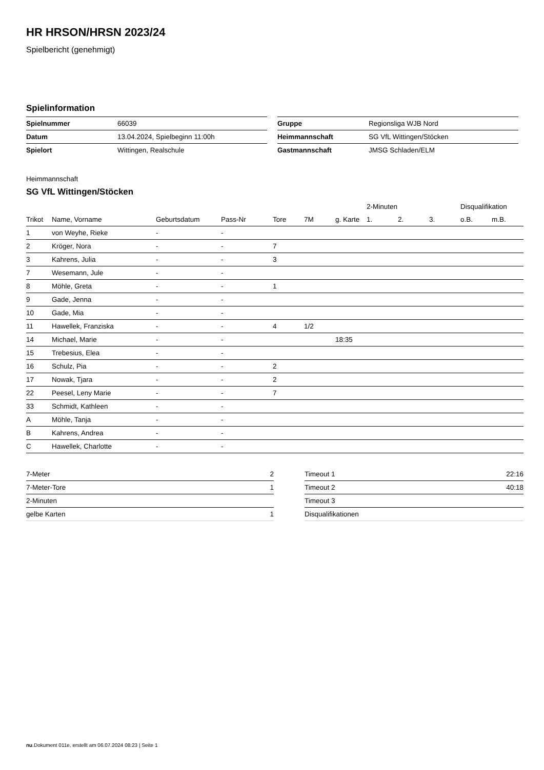HR HRSON/HRSN 2023/24
Spielbericht (genehmigt)
Spielinformation
| Spielnummer | 66039 |
| Datum | 13.04.2024, Spielbeginn 11:00h |
| Spielort | Wittingen, Realschule |
| Gruppe | Regionsliga WJB Nord |
| Heimmannschaft | SG VfL Wittingen/Stöcken |
| Gastmannschaft | JMSG Schladen/ELM |
Heimmannschaft
SG VfL Wittingen/Stöcken
| | | | | | | | 2-Minuten | | | Disqualifikation | |
| --- | --- | --- | --- | --- | --- | --- | --- | --- | --- | --- | --- |
| Trikot | Name, Vorname | Geburtsdatum | Pass-Nr | Tore | 7M | g. Karte | 1. | 2. | 3. | o.B. | m.B. |
| 1 | von Weyhe, Rieke | - | - | | | | | | | | |
| 2 | Kröger, Nora | - | - | 7 | | | | | | | |
| 3 | Kahrens, Julia | - | - | 3 | | | | | | | |
| 7 | Wesemann, Jule | - | - | | | | | | | | |
| 8 | Möhle, Greta | - | - | 1 | | | | | | | |
| 9 | Gade, Jenna | - | - | | | | | | | | |
| 10 | Gade, Mia | - | - | | | | | | | | |
| 11 | Hawellek, Franziska | - | - | 4 | 1/2 | | | | | | |
| 14 | Michael, Marie | - | - | | | 18:35 | | | | | |
| 15 | Trebesius, Elea | - | - | | | | | | | | |
| 16 | Schulz, Pia | - | - | 2 | | | | | | | |
| 17 | Nowak, Tjara | - | - | 2 | | | | | | | |
| 22 | Peesel, Leny Marie | - | - | 7 | | | | | | | |
| 33 | Schmidt, Kathleen | - | - | | | | | | | | |
| A | Möhle, Tanja | - | - | | | | | | | | |
| B | Kahrens, Andrea | - | - | | | | | | | | |
| C | Hawellek, Charlotte | - | - | | | | | | | | |
| 7-Meter | 2 |
| 7-Meter-Tore | 1 |
| 2-Minuten | |
| gelbe Karten | 1 |
| Timeout 1 | 22:16 |
| Timeout 2 | 40:18 |
| Timeout 3 | |
| Disqualifikationen | |
nu.Dokument 011e, erstellt am 06.07.2024 08:23 | Seite 1